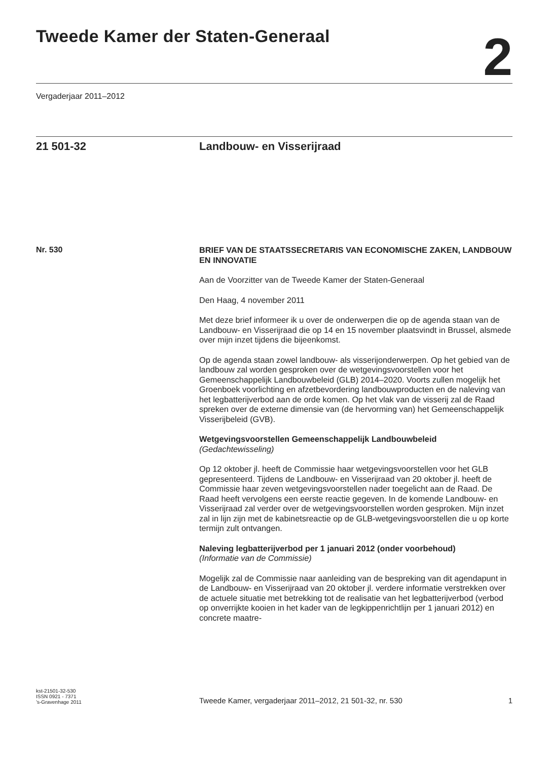Tweede Kamer der Staten-Generaal
2
Vergaderjaar 2011–2012
21 501-32 Landbouw- en Visserijraad
Nr. 530
BRIEF VAN DE STAATSSECRETARIS VAN ECONOMISCHE ZAKEN, LANDBOUW EN INNOVATIE
Aan de Voorzitter van de Tweede Kamer der Staten-Generaal
Den Haag, 4 november 2011
Met deze brief informeer ik u over de onderwerpen die op de agenda staan van de Landbouw- en Visserijraad die op 14 en 15 november plaatsvindt in Brussel, alsmede over mijn inzet tijdens die bijeenkomst.
Op de agenda staan zowel landbouw- als visserijonderwerpen. Op het gebied van de landbouw zal worden gesproken over de wetgevingsvoorstellen voor het Gemeenschappelijk Landbouwbeleid (GLB) 2014–2020. Voorts zullen mogelijk het Groenboek voorlichting en afzetbevordering landbouwproducten en de naleving van het legbatterijverbod aan de orde komen. Op het vlak van de visserij zal de Raad spreken over de externe dimensie van (de hervorming van) het Gemeenschappelijk Visserijbeleid (GVB).
Wetgevingsvoorstellen Gemeenschappelijk Landbouwbeleid
(Gedachtewisseling)
Op 12 oktober jl. heeft de Commissie haar wetgevingsvoorstellen voor het GLB gepresenteerd. Tijdens de Landbouw- en Visserijraad van 20 oktober jl. heeft de Commissie haar zeven wetgevingsvoorstellen nader toegelicht aan de Raad. De Raad heeft vervolgens een eerste reactie gegeven. In de komende Landbouw- en Visserijraad zal verder over de wetgevingsvoorstellen worden gesproken. Mijn inzet zal in lijn zijn met de kabinetsreactie op de GLB-wetgevingsvoorstellen die u op korte termijn zult ontvangen.
Naleving legbatterijverbod per 1 januari 2012 (onder voorbehoud)
(Informatie van de Commissie)
Mogelijk zal de Commissie naar aanleiding van de bespreking van dit agendapunt in de Landbouw- en Visserijraad van 20 oktober jl. verdere informatie verstrekken over de actuele situatie met betrekking tot de realisatie van het legbatterijverbod (verbod op onverrijkte kooien in het kader van de legkippenrichtlijn per 1 januari 2012) en concrete maatre-
kst-21501-32-530
ISSN 0921 - 7371
’s-Gravenhage 2011
Tweede Kamer, vergaderjaar 2011–2012, 21 501-32, nr. 530
1